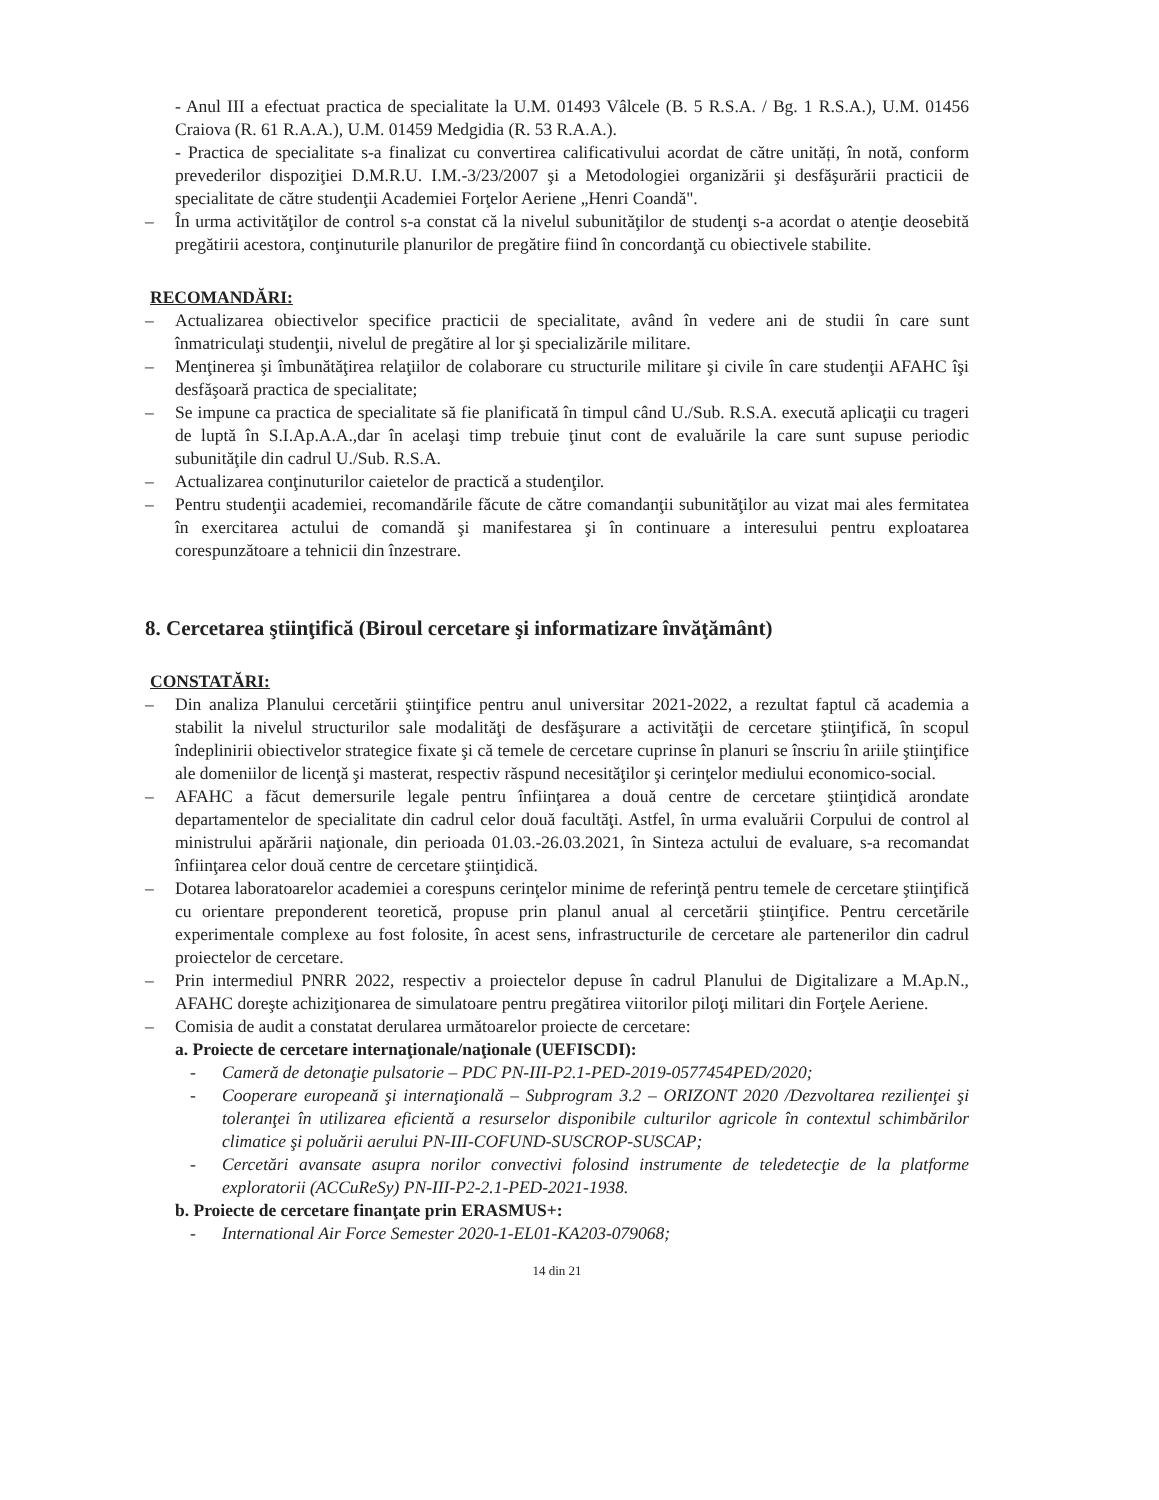- Anul III a efectuat practica de specialitate la U.M. 01493 Vâlcele (B. 5 R.S.A. / Bg. 1 R.S.A.), U.M. 01456 Craiova (R. 61 R.A.A.), U.M. 01459 Medgidia (R. 53 R.A.A.).
- Practica de specialitate s-a finalizat cu convertirea calificativului acordat de către unități, în notă, conform prevederilor dispoziţiei D.M.R.U. I.M.-3/23/2007 şi a Metodologiei organizării şi desfăşurării practicii de specialitate de către studenţii Academiei Forţelor Aeriene „Henri Coandă".
– În urma activităţilor de control s-a constat că la nivelul subunităţilor de studenţi s-a acordat o atenţie deosebită pregătirii acestora, conţinuturile planurilor de pregătire fiind în concordanţă cu obiectivele stabilite.
RECOMANDĂRI:
– Actualizarea obiectivelor specifice practicii de specialitate, având în vedere ani de studii în care sunt înmatriculaţi studenţii, nivelul de pregătire al lor şi specializările militare.
– Menţinerea şi îmbunătăţirea relaţiilor de colaborare cu structurile militare şi civile în care studenţii AFAHC îşi desfăşoară practica de specialitate;
– Se impune ca practica de specialitate să fie planificată în timpul când U./Sub. R.S.A. execută aplicaţii cu trageri de luptă în S.I.Ap.A.A.,dar în acelaşi timp trebuie ţinut cont de evaluările la care sunt supuse periodic subunităţile din cadrul U./Sub. R.S.A.
– Actualizarea conţinuturilor caietelor de practică a studenţilor.
– Pentru studenţii academiei, recomandările făcute de către comandanţii subunităţilor au vizat mai ales fermitatea în exercitarea actului de comandă şi manifestarea şi în continuare a interesului pentru exploatarea corespunzătoare a tehnicii din înzestrare.
8. Cercetarea ştiinţifică (Biroul cercetare şi informatizare învăţământ)
CONSTATĂRI:
– Din analiza Planului cercetării ştiinţifice pentru anul universitar 2021-2022, a rezultat faptul că academia a stabilit la nivelul structurilor sale modalităţi de desfăşurare a activităţii de cercetare ştiinţifică, în scopul îndeplinirii obiectivelor strategice fixate şi că temele de cercetare cuprinse în planuri se înscriu în ariile ştiinţifice ale domeniilor de licenţă şi masterat, respectiv răspund necesităţilor şi cerinţelor mediului economico-social.
– AFAHC a făcut demersurile legale pentru înfiinţarea a două centre de cercetare ştiinţidică arondate departamentelor de specialitate din cadrul celor două facultăţi. Astfel, în urma evaluării Corpului de control al ministrului apărării naţionale, din perioada 01.03.-26.03.2021, în Sinteza actului de evaluare, s-a recomandat înfiinţarea celor două centre de cercetare ştiinţidică.
– Dotarea laboratoarelor academiei a corespuns cerinţelor minime de referinţă pentru temele de cercetare ştiinţifică cu orientare preponderent teoretică, propuse prin planul anual al cercetării ştiinţifice. Pentru cercetările experimentale complexe au fost folosite, în acest sens, infrastructurile de cercetare ale partenerilor din cadrul proiectelor de cercetare.
– Prin intermediul PNRR 2022, respectiv a proiectelor depuse în cadrul Planului de Digitalizare a M.Ap.N., AFAHC doreşte achiziţionarea de simulatoare pentru pregătirea viitorilor piloţi militari din Forţele Aeriene.
– Comisia de audit a constatat derularea următoarelor proiecte de cercetare:
a. Proiecte de cercetare internaţionale/naţionale (UEFISCDI):
- Cameră de detonaţie pulsatorie – PDC PN-III-P2.1-PED-2019-0577454PED/2020;
- Cooperare europeană şi internaţională – Subprogram 3.2 – ORIZONT 2020 /Dezvoltarea rezilienţei şi toleranţei în utilizarea eficientă a resurselor disponibile culturilor agricole în contextul schimbărilor climatice şi poluării aerului PN-III-COFUND-SUSCROP-SUSCAP;
- Cercetări avansate asupra norilor convectivi folosind instrumente de teledetecţie de la platforme exploratorii (ACCuReSy) PN-III-P2-2.1-PED-2021-1938.
b. Proiecte de cercetare finanţate prin ERASMUS+:
- International Air Force Semester 2020-1-EL01-KA203-079068;
14 din 21